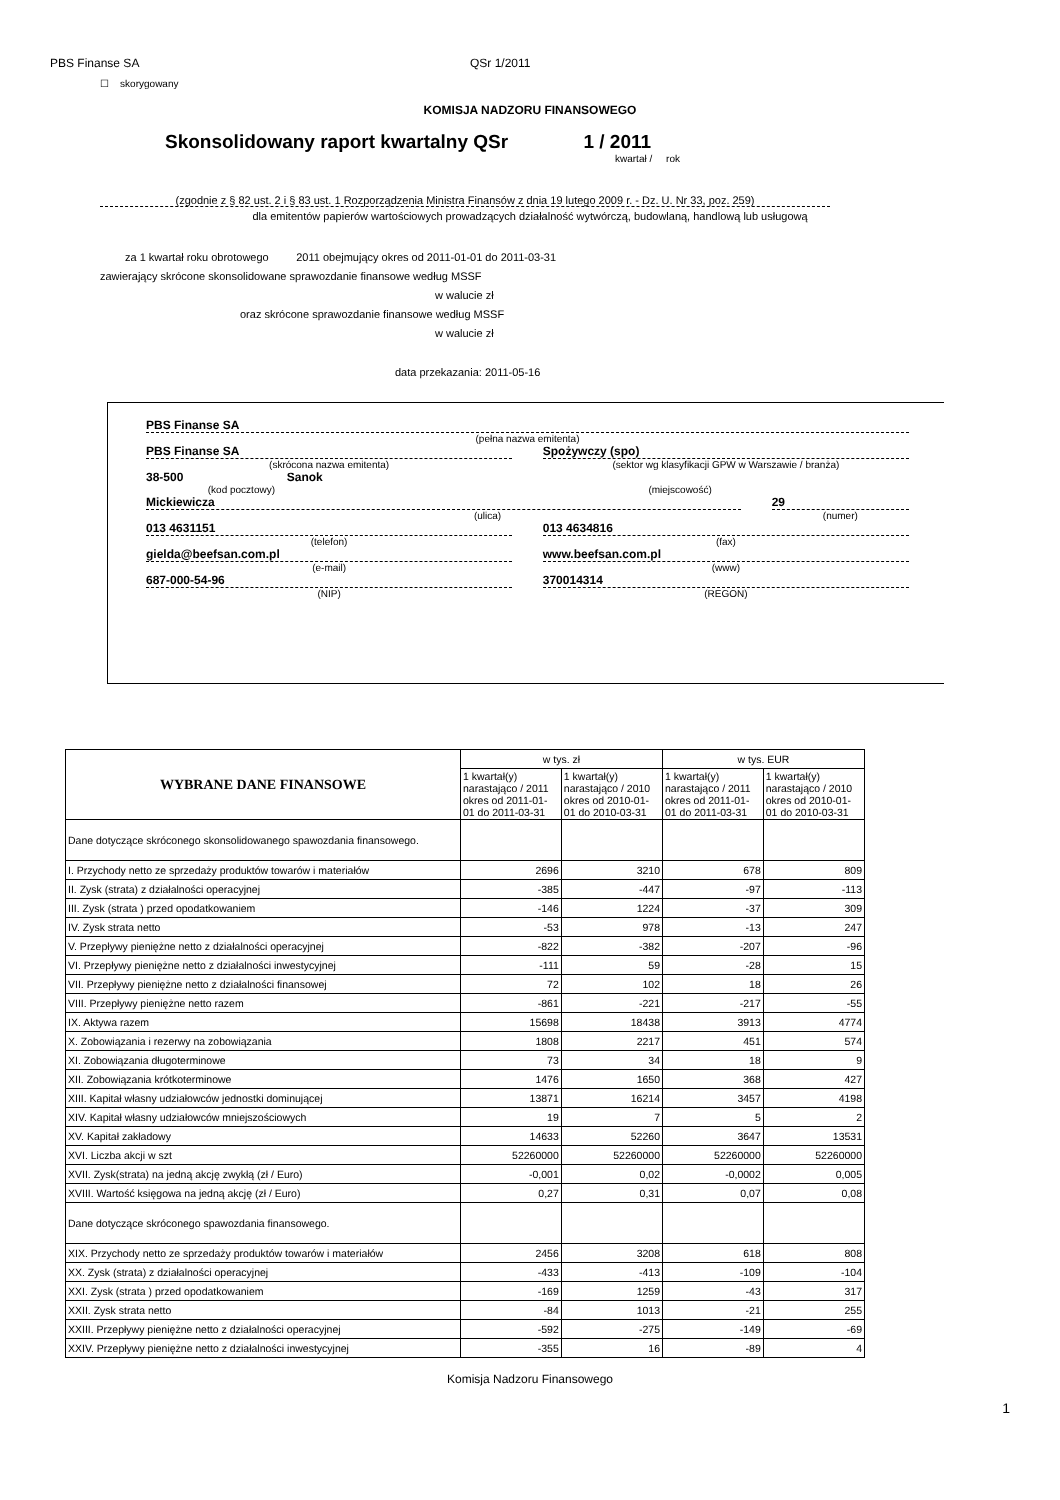PBS Finanse SA QSr 1/2011
☐ skorygowany
KOMISJA NADZORU FINANSOWEGO
Skonsolidowany raport kwartalny QSr 1 / 2011
kwartał / rok
(zgodnie z § 82 ust. 2 i § 83 ust. 1 Rozporządzenia Ministra Finansów z dnia 19 lutego 2009 r. - Dz. U. Nr 33, poz. 259)
dla emitentów papierów wartościowych prowadzących działalność wytwórczą, budowlaną, handlową lub usługową
za 1 kwartał roku obrotowego 2011 obejmujący okres od 2011-01-01 do 2011-03-31
zawierający skrócone skonsolidowane sprawozdanie finansowe według MSSF
w walucie zł
oraz skrócone sprawozdanie finansowe według MSSF
w walucie zł
data przekazania: 2011-05-16
PBS Finanse SA
(pełna nazwa emitenta)
PBS Finanse SA
(skrócona nazwa emitenta)
Spożywczy (spo)
(sektor wg klasyfikacji GPW w Warszawie / branża)
38-500 Sanok
(kod pocztowy) (miejscowość)
Mickiewicza
(ulica)
29
(numer)
013 4631151
(telefon)
013 4634816
(fax)
gielda@beefsan.com.pl
(e-mail)
www.beefsan.com.pl
(www)
687-000-54-96
(NIP)
370014314
(REGON)
| WYBRANE DANE FINANSOWE | w tys. zł | | w tys. EUR | |
| --- | --- | --- | --- | --- |
| | 1 kwartał(y) narastająco / 2011 okres od 2011-01-01 do 2011-03-31 | 1 kwartał(y) narastająco / 2010 okres od 2010-01-01 do 2010-03-31 | 1 kwartał(y) narastająco / 2011 okres od 2011-01-01 do 2011-03-31 | 1 kwartał(y) narastająco / 2010 okres od 2010-01-01 do 2010-03-31 |
| Dane dotyczące skróconego skonsolidowanego spawozdania finansowego. | | | | |
| I. Przychody netto ze sprzedaży produktów towarów i materiałów | 2696 | 3210 | 678 | 809 |
| II. Zysk (strata) z działalności operacyjnej | -385 | -447 | -97 | -113 |
| III. Zysk (strata ) przed opodatkowaniem | -146 | 1224 | -37 | 309 |
| IV. Zysk strata netto | -53 | 978 | -13 | 247 |
| V. Przepływy pieniężne netto z działalności operacyjnej | -822 | -382 | -207 | -96 |
| VI. Przepływy pieniężne netto z działalności inwestycyjnej | -111 | 59 | -28 | 15 |
| VII. Przepływy pieniężne netto z działalności finansowej | 72 | 102 | 18 | 26 |
| VIII. Przepływy pieniężne netto razem | -861 | -221 | -217 | -55 |
| IX. Aktywa razem | 15698 | 18438 | 3913 | 4774 |
| X. Zobowiązania i rezerwy na zobowiązania | 1808 | 2217 | 451 | 574 |
| XI. Zobowiązania długoterminowe | 73 | 34 | 18 | 9 |
| XII. Zobowiązania krótkoterminowe | 1476 | 1650 | 368 | 427 |
| XIII. Kapitał własny udziałowców jednostki dominującej | 13871 | 16214 | 3457 | 4198 |
| XIV. Kapitał własny udziałowców mniejszościowych | 19 | 7 | 5 | 2 |
| XV. Kapitał zakładowy | 14633 | 52260 | 3647 | 13531 |
| XVI. Liczba akcji w szt | 52260000 | 52260000 | 52260000 | 52260000 |
| XVII. Zysk(strata) na jedną akcję zwykłą (zł / Euro) | -0,001 | 0,02 | -0,0002 | 0,005 |
| XVIII. Wartość księgowa na jedną akcję (zł / Euro) | 0,27 | 0,31 | 0,07 | 0,08 |
| Dane dotyczące skróconego spawozdania finansowego. | | | | |
| XIX. Przychody netto ze sprzedaży produktów towarów i materiałów | 2456 | 3208 | 618 | 808 |
| XX. Zysk (strata) z działalności operacyjnej | -433 | -413 | -109 | -104 |
| XXI. Zysk (strata ) przed opodatkowaniem | -169 | 1259 | -43 | 317 |
| XXII. Zysk strata netto | -84 | 1013 | -21 | 255 |
| XXIII. Przepływy pieniężne netto z działalności operacyjnej | -592 | -275 | -149 | -69 |
| XXIV. Przepływy pieniężne netto z działalności inwestycyjnej | -355 | 16 | -89 | 4 |
Komisja Nadzoru Finansowego
1